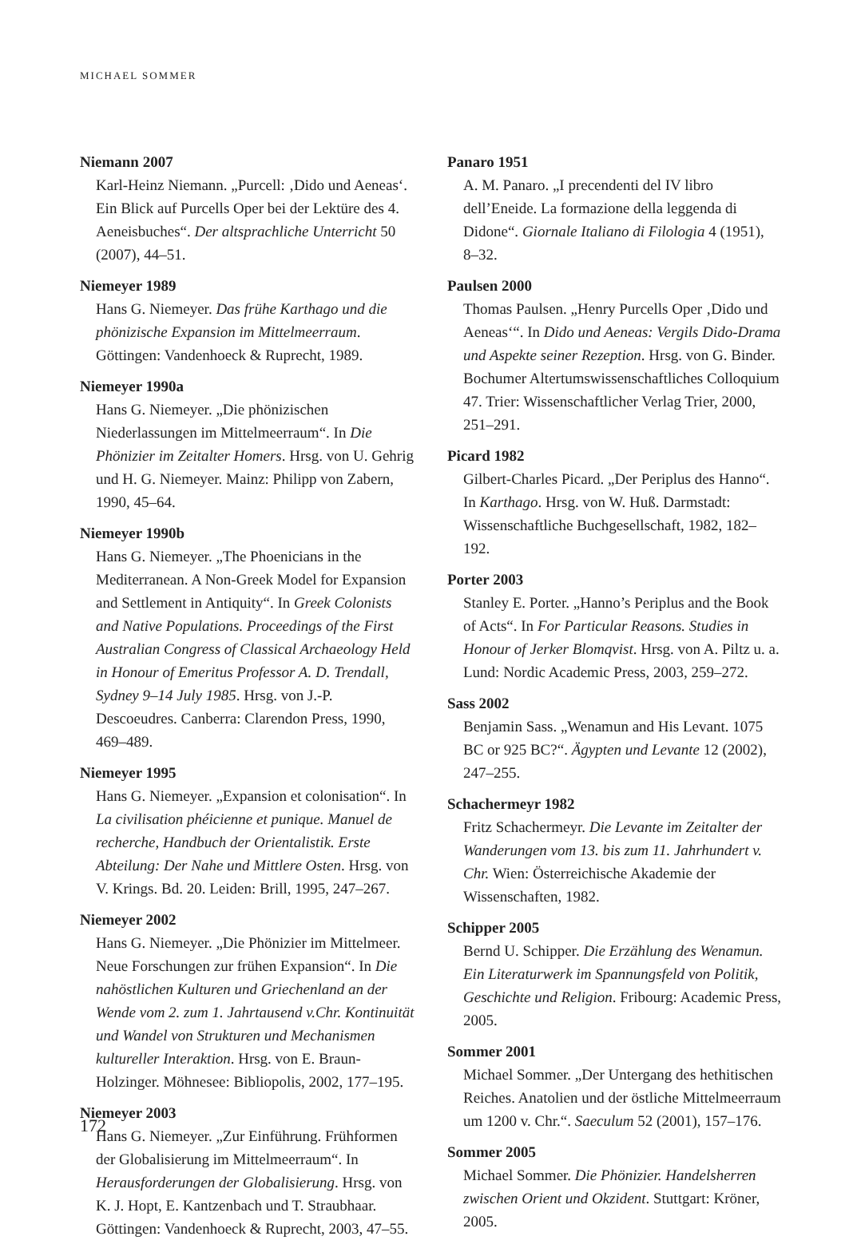MICHAEL SOMMER
Niemann 2007
Karl-Heinz Niemann. „Purcell: ‚Dido und Aeneas‘. Ein Blick auf Purcells Oper bei der Lektüre des 4. Aeneisbuches“. Der altsprachliche Unterricht 50 (2007), 44–51.
Niemeyer 1989
Hans G. Niemeyer. Das frühe Karthago und die phönizische Expansion im Mittelmeerraum. Göttingen: Vandenhoeck & Ruprecht, 1989.
Niemeyer 1990a
Hans G. Niemeyer. „Die phönizischen Niederlassungen im Mittelmeerraum“. In Die Phönizier im Zeitalter Homers. Hrsg. von U. Gehrig und H. G. Niemeyer. Mainz: Philipp von Zabern, 1990, 45–64.
Niemeyer 1990b
Hans G. Niemeyer. „The Phoenicians in the Mediterranean. A Non-Greek Model for Expansion and Settlement in Antiquity“. In Greek Colonists and Native Populations. Proceedings of the First Australian Congress of Classical Archaeology Held in Honour of Emeritus Professor A. D. Trendall, Sydney 9–14 July 1985. Hrsg. von J.-P. Descoeudres. Canberra: Clarendon Press, 1990, 469–489.
Niemeyer 1995
Hans G. Niemeyer. „Expansion et colonisation“. In La civilisation phéicienne et punique. Manuel de recherche, Handbuch der Orientalistik. Erste Abteilung: Der Nahe und Mittlere Osten. Hrsg. von V. Krings. Bd. 20. Leiden: Brill, 1995, 247–267.
Niemeyer 2002
Hans G. Niemeyer. „Die Phönizier im Mittelmeer. Neue Forschungen zur frühen Expansion“. In Die nahöstlichen Kulturen und Griechenland an der Wende vom 2. zum 1. Jahrtausend v.Chr. Kontinuität und Wandel von Strukturen und Mechanismen kultureller Interaktion. Hrsg. von E. Braun-Holzinger. Möhnesee: Bibliopolis, 2002, 177–195.
Niemeyer 2003
Hans G. Niemeyer. „Zur Einführung. Frühformen der Globalisierung im Mittelmeerraum“. In Herausforderungen der Globalisierung. Hrsg. von K. J. Hopt, E. Kantzenbach und T. Straubhaar. Göttingen: Vandenhoeck & Ruprecht, 2003, 47–55.
Panaro 1951
A. M. Panaro. „I precendenti del IV libro dell’Eneide. La formazione della leggenda di Didone“. Giornale Italiano di Filologia 4 (1951), 8–32.
Paulsen 2000
Thomas Paulsen. „Henry Purcells Oper ‚Dido und Aeneas‘“. In Dido und Aeneas: Vergils Dido-Drama und Aspekte seiner Rezeption. Hrsg. von G. Binder. Bochumer Altertumswissenschaftliches Colloquium 47. Trier: Wissenschaftlicher Verlag Trier, 2000, 251–291.
Picard 1982
Gilbert-Charles Picard. „Der Periplus des Hanno“. In Karthago. Hrsg. von W. Huß. Darmstadt: Wissenschaftliche Buchgesellschaft, 1982, 182–192.
Porter 2003
Stanley E. Porter. „Hanno’s Periplus and the Book of Acts“. In For Particular Reasons. Studies in Honour of Jerker Blomqvist. Hrsg. von A. Piltz u. a. Lund: Nordic Academic Press, 2003, 259–272.
Sass 2002
Benjamin Sass. „Wenamun and His Levant. 1075 BC or 925 BC?“. Ägypten und Levante 12 (2002), 247–255.
Schachermeyr 1982
Fritz Schachermeyr. Die Levante im Zeitalter der Wanderungen vom 13. bis zum 11. Jahrhundert v. Chr. Wien: Österreichische Akademie der Wissenschaften, 1982.
Schipper 2005
Bernd U. Schipper. Die Erzählung des Wenamun. Ein Literaturwerk im Spannungsfeld von Politik, Geschichte und Religion. Fribourg: Academic Press, 2005.
Sommer 2001
Michael Sommer. „Der Untergang des hethitischen Reiches. Anatolien und der östliche Mittelmeerraum um 1200 v. Chr.“. Saeculum 52 (2001), 157–176.
Sommer 2005
Michael Sommer. Die Phönizier. Handelsherren zwischen Orient und Okzident. Stuttgart: Kröner, 2005.
172